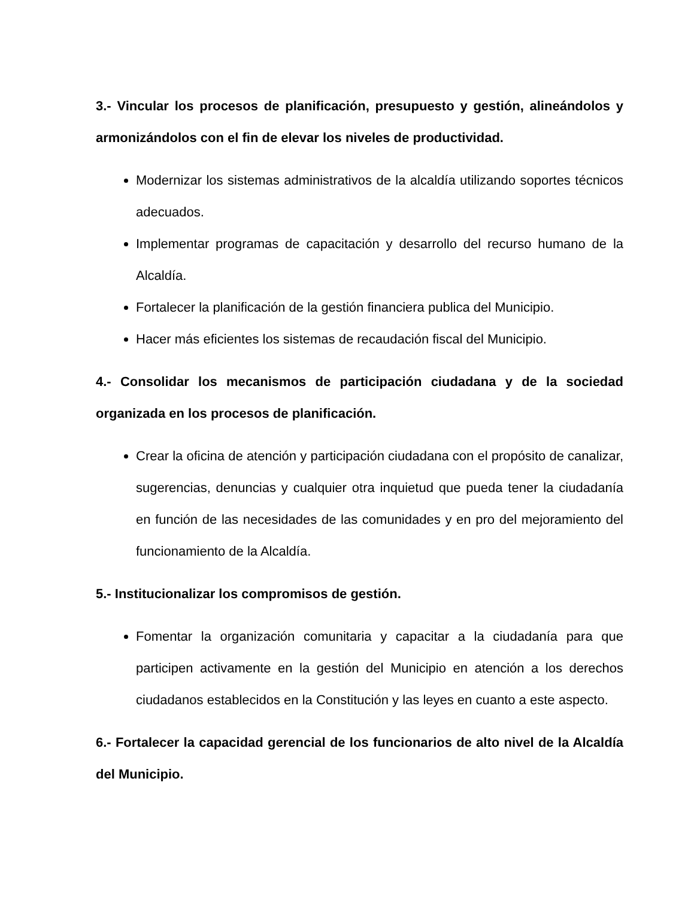3.- Vincular los procesos de planificación, presupuesto y gestión, alineándolos y armonizándolos con el fin de elevar los niveles de productividad.
Modernizar los sistemas administrativos de la alcaldía utilizando soportes técnicos adecuados.
Implementar programas de capacitación y desarrollo del recurso humano de la Alcaldía.
Fortalecer la planificación de la gestión financiera publica del Municipio.
Hacer más eficientes los sistemas de recaudación fiscal del Municipio.
4.- Consolidar los mecanismos de participación ciudadana y de la sociedad organizada en los procesos de planificación.
Crear la oficina de atención y participación ciudadana con el propósito de canalizar, sugerencias, denuncias y cualquier otra inquietud que pueda tener la ciudadanía en función de las necesidades de las comunidades y en pro del mejoramiento del funcionamiento de la Alcaldía.
5.- Institucionalizar los compromisos de gestión.
Fomentar la organización comunitaria y capacitar a la ciudadanía para que participen activamente en la gestión del Municipio en atención a los derechos ciudadanos establecidos en la Constitución y las leyes en cuanto a este aspecto.
6.- Fortalecer la capacidad gerencial de los funcionarios de alto nivel de la Alcaldía del Municipio.